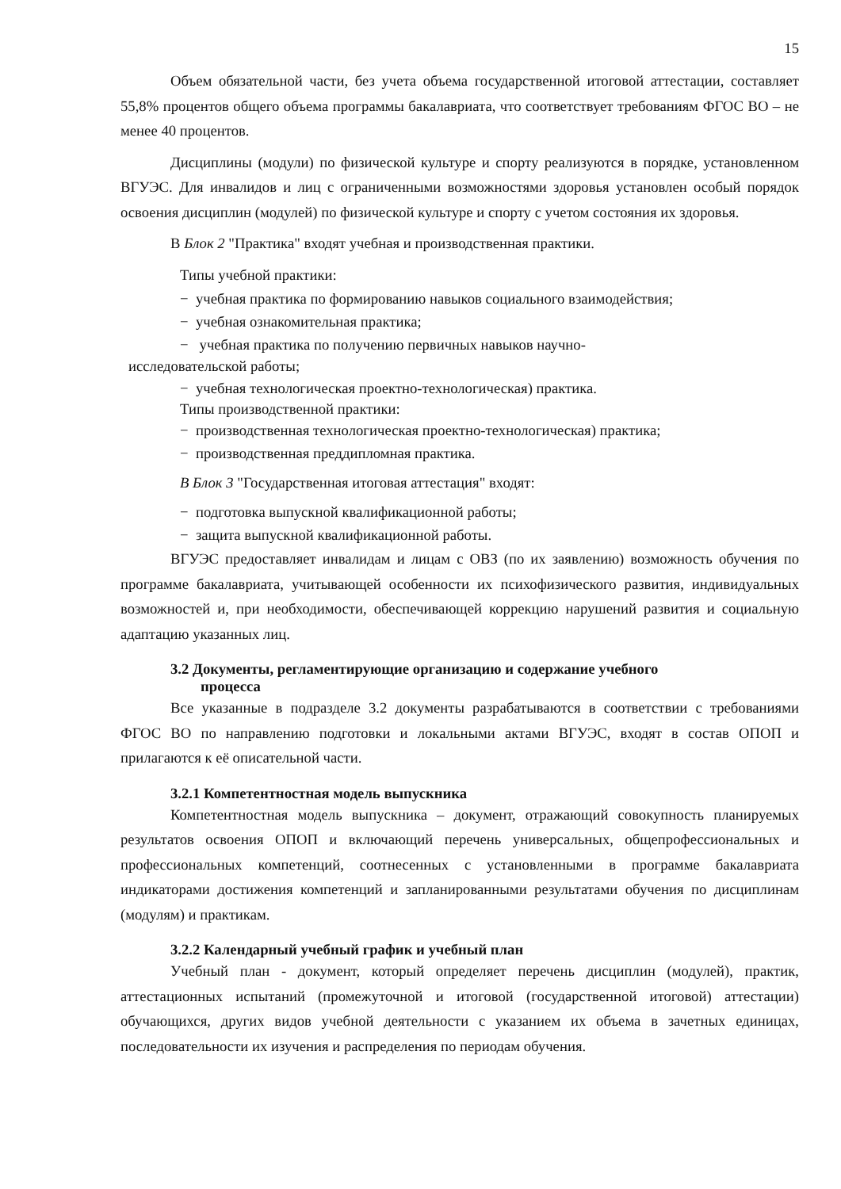15
Объем обязательной части, без учета объема государственной итоговой аттестации, составляет 55,8% процентов общего объема программы бакалавриата, что соответствует требованиям ФГОС ВО – не менее 40 процентов.
Дисциплины (модули) по физической культуре и спорту реализуются в порядке, установленном ВГУЭС. Для инвалидов и лиц с ограниченными возможностями здоровья установлен особый порядок освоения дисциплин (модулей) по физической культуре и спорту с учетом состояния их здоровья.
В Блок 2 "Практика" входят учебная и производственная практики.
Типы учебной практики:
− учебная практика по формированию навыков социального взаимодействия;
− учебная ознакомительная практика;
− учебная практика по получению первичных навыков научно-
исследовательской работы;
− учебная технологическая проектно-технологическая) практика.
Типы производственной практики:
− производственная технологическая проектно-технологическая) практика;
− производственная преддипломная практика.
В Блок 3 "Государственная итоговая аттестация" входят:
− подготовка выпускной квалификационной работы;
− защита выпускной квалификационной работы.
ВГУЭС предоставляет инвалидам и лицам с ОВЗ (по их заявлению) возможность обучения по программе бакалавриата, учитывающей особенности их психофизического развития, индивидуальных возможностей и, при необходимости, обеспечивающей коррекцию нарушений развития и социальную адаптацию указанных лиц.
3.2 Документы, регламентирующие организацию и содержание учебного
процесса
Все указанные в подразделе 3.2 документы разрабатываются в соответствии с требованиями ФГОС ВО по направлению подготовки и локальными актами ВГУЭС, входят в состав ОПОП и прилагаются к её описательной части.
3.2.1 Компетентностная модель выпускника
Компетентностная модель выпускника – документ, отражающий совокупность планируемых результатов освоения ОПОП и включающий перечень универсальных, общепрофессиональных и профессиональных компетенций, соотнесенных с установленными в программе бакалавриата индикаторами достижения компетенций и запланированными результатами обучения по дисциплинам (модулям) и практикам.
3.2.2 Календарный учебный график и учебный план
Учебный план - документ, который определяет перечень дисциплин (модулей), практик, аттестационных испытаний (промежуточной и итоговой (государственной итоговой) аттестации) обучающихся, других видов учебной деятельности с указанием их объема в зачетных единицах, последовательности их изучения и распределения по периодам обучения.